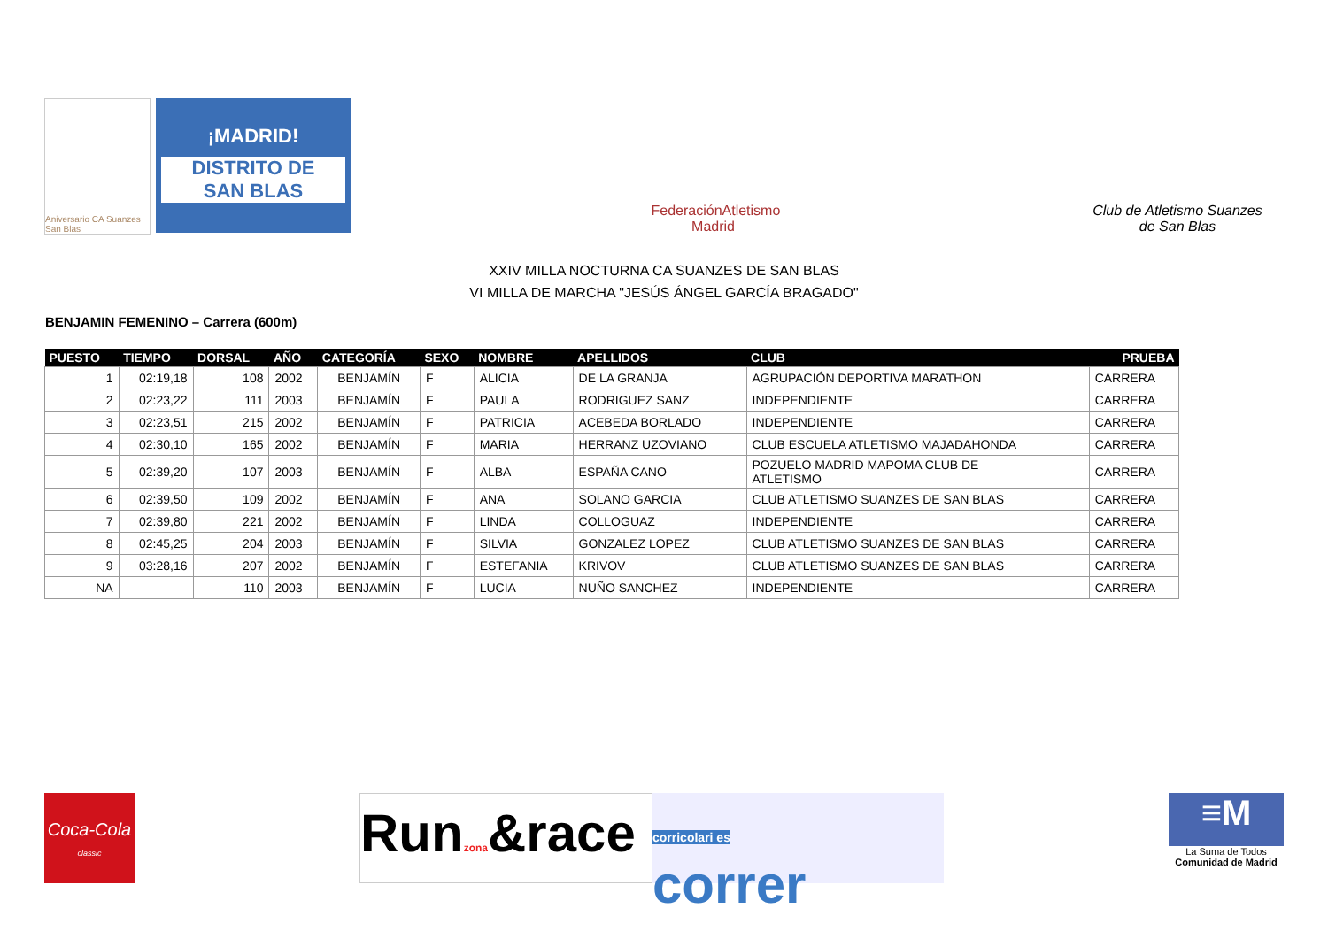Aniversario CA Suanzes San Blas
¡MADRID!
DISTRITO DE
SAN BLAS
FederaciónAtletismo
Madrid
Club de Atletismo Suanzes
de San Blas
XXIV MILLA NOCTURNA CA SUANZES DE SAN BLAS
VI MILLA DE MARCHA "JESÚS ÁNGEL GARCÍA BRAGADO"
BENJAMIN FEMENINO – Carrera (600m)
| PUESTO | TIEMPO | DORSAL | AÑO | CATEGORÍA | SEXO | NOMBRE | APELLIDOS | CLUB | PRUEBA |
| --- | --- | --- | --- | --- | --- | --- | --- | --- | --- |
| 1 | 02:19,18 | 108 | 2002 | BENJAMÍN | F | ALICIA | DE LA GRANJA | AGRUPACIÓN DEPORTIVA MARATHON | CARRERA |
| 2 | 02:23,22 | 111 | 2003 | BENJAMÍN | F | PAULA | RODRIGUEZ SANZ | INDEPENDIENTE | CARRERA |
| 3 | 02:23,51 | 215 | 2002 | BENJAMÍN | F | PATRICIA | ACEBEDA BORLADO | INDEPENDIENTE | CARRERA |
| 4 | 02:30,10 | 165 | 2002 | BENJAMÍN | F | MARIA | HERRANZ UZOVIANO | CLUB ESCUELA ATLETISMO MAJADAHONDA | CARRERA |
| 5 | 02:39,20 | 107 | 2003 | BENJAMÍN | F | ALBA | ESPAÑA CANO | POZUELO MADRID MAPOMA CLUB DE ATLETISMO | CARRERA |
| 6 | 02:39,50 | 109 | 2002 | BENJAMÍN | F | ANA | SOLANO GARCIA | CLUB ATLETISMO SUANZES DE SAN BLAS | CARRERA |
| 7 | 02:39,80 | 221 | 2002 | BENJAMÍN | F | LINDA | COLLOGUAZ | INDEPENDIENTE | CARRERA |
| 8 | 02:45,25 | 204 | 2003 | BENJAMÍN | F | SILVIA | GONZALEZ LOPEZ | CLUB ATLETISMO SUANZES DE SAN BLAS | CARRERA |
| 9 | 03:28,16 | 207 | 2002 | BENJAMÍN | F | ESTEFANIA | KRIVOV | CLUB ATLETISMO SUANZES DE SAN BLAS | CARRERA |
| NA | | 110 | 2003 | BENJAMÍN | F | LUCIA | NUÑO SANCHEZ | INDEPENDIENTE | CARRERA |
Coca-Cola
classic
Runzona&race
corricolari es
correr
≡M
La Suma de Todos
Comunidad de Madrid